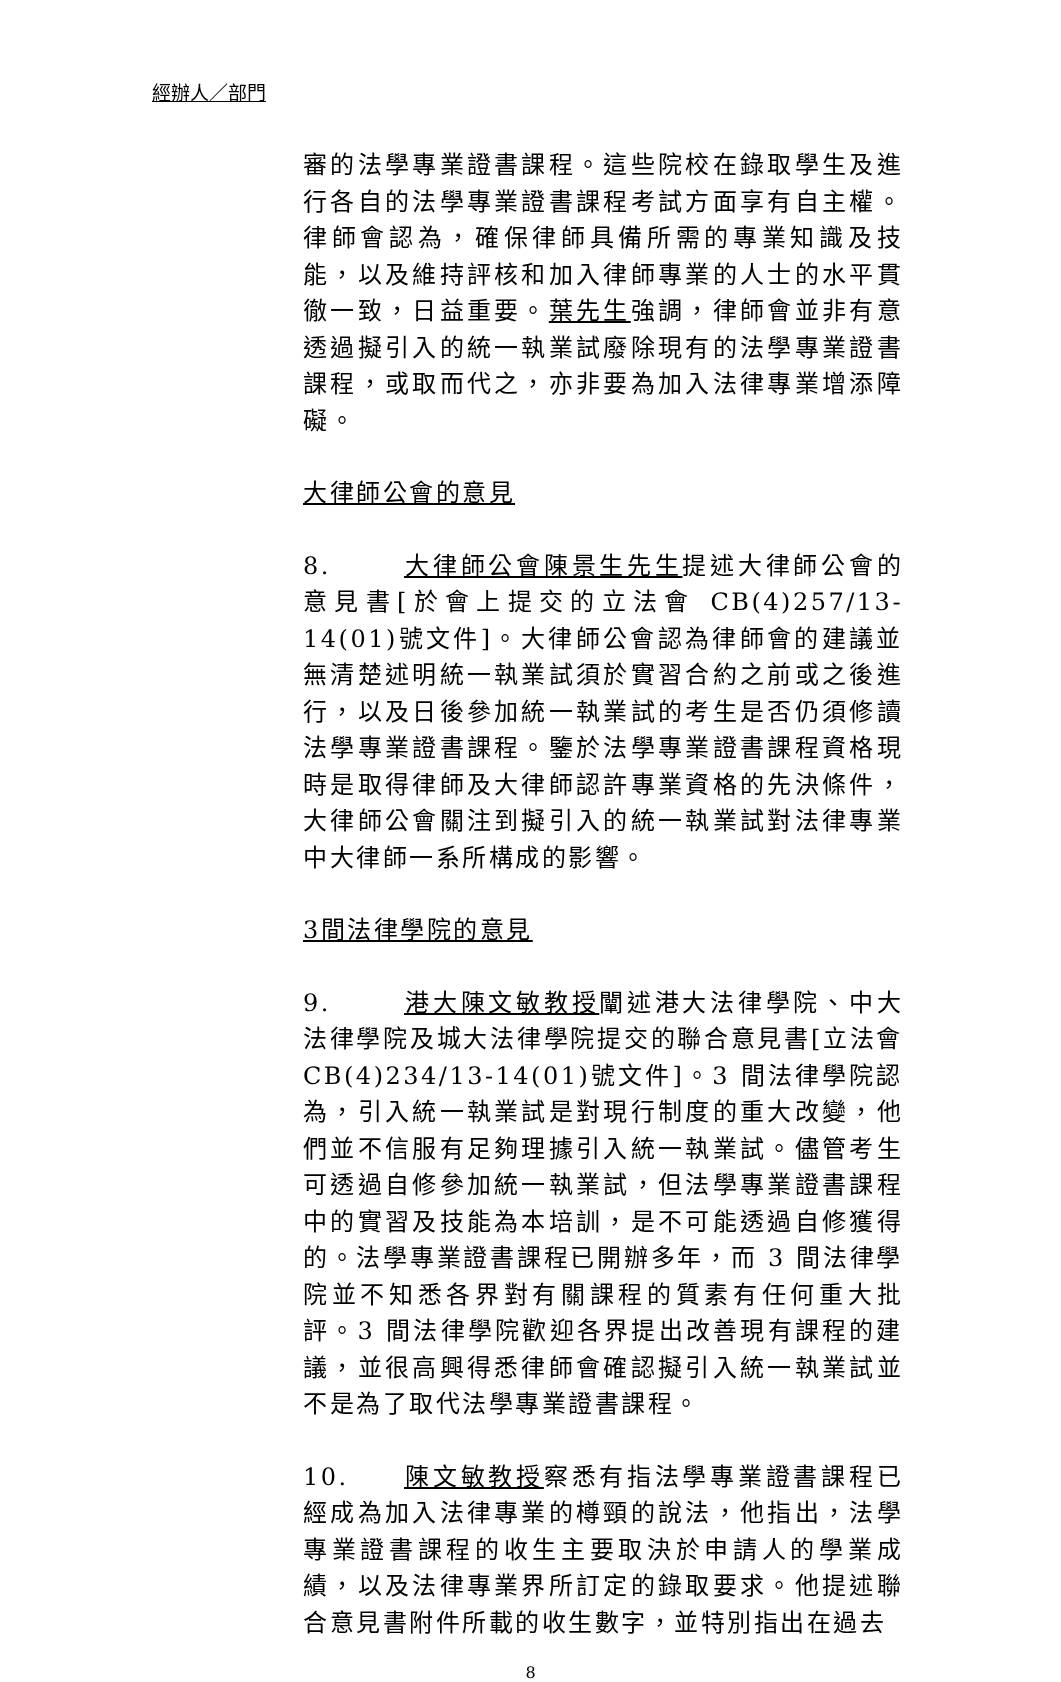經辦人／部門
審的法學專業證書課程。這些院校在錄取學生及進行各自的法學專業證書課程考試方面享有自主權。律師會認為，確保律師具備所需的專業知識及技能，以及維持評核和加入律師專業的人士的水平貫徹一致，日益重要。葉先生強調，律師會並非有意透過擬引入的統一執業試廢除現有的法學專業證書課程，或取而代之，亦非要為加入法律專業增添障礙。
大律師公會的意見
8. 大律師公會陳景生先生提述大律師公會的意見書[於會上提交的立法會 CB(4)257/13-14(01)號文件]。大律師公會認為律師會的建議並無清楚述明統一執業試須於實習合約之前或之後進行，以及日後參加統一執業試的考生是否仍須修讀法學專業證書課程。鑒於法學專業證書課程資格現時是取得律師及大律師認許專業資格的先決條件，大律師公會關注到擬引入的統一執業試對法律專業中大律師一系所構成的影響。
3間法律學院的意見
9. 港大陳文敏教授闡述港大法律學院、中大法律學院及城大法律學院提交的聯合意見書[立法會 CB(4)234/13-14(01)號文件]。3 間法律學院認為，引入統一執業試是對現行制度的重大改變，他們並不信服有足夠理據引入統一執業試。儘管考生可透過自修參加統一執業試，但法學專業證書課程中的實習及技能為本培訓，是不可能透過自修獲得的。法學專業證書課程已開辦多年，而 3 間法律學院並不知悉各界對有關課程的質素有任何重大批評。3 間法律學院歡迎各界提出改善現有課程的建議，並很高興得悉律師會確認擬引入統一執業試並不是為了取代法學專業證書課程。
10. 陳文敏教授察悉有指法學專業證書課程已經成為加入法律專業的樽頸的說法，他指出，法學專業證書課程的收生主要取決於申請人的學業成績，以及法律專業界所訂定的錄取要求。他提述聯合意見書附件所載的收生數字，並特別指出在過去
8